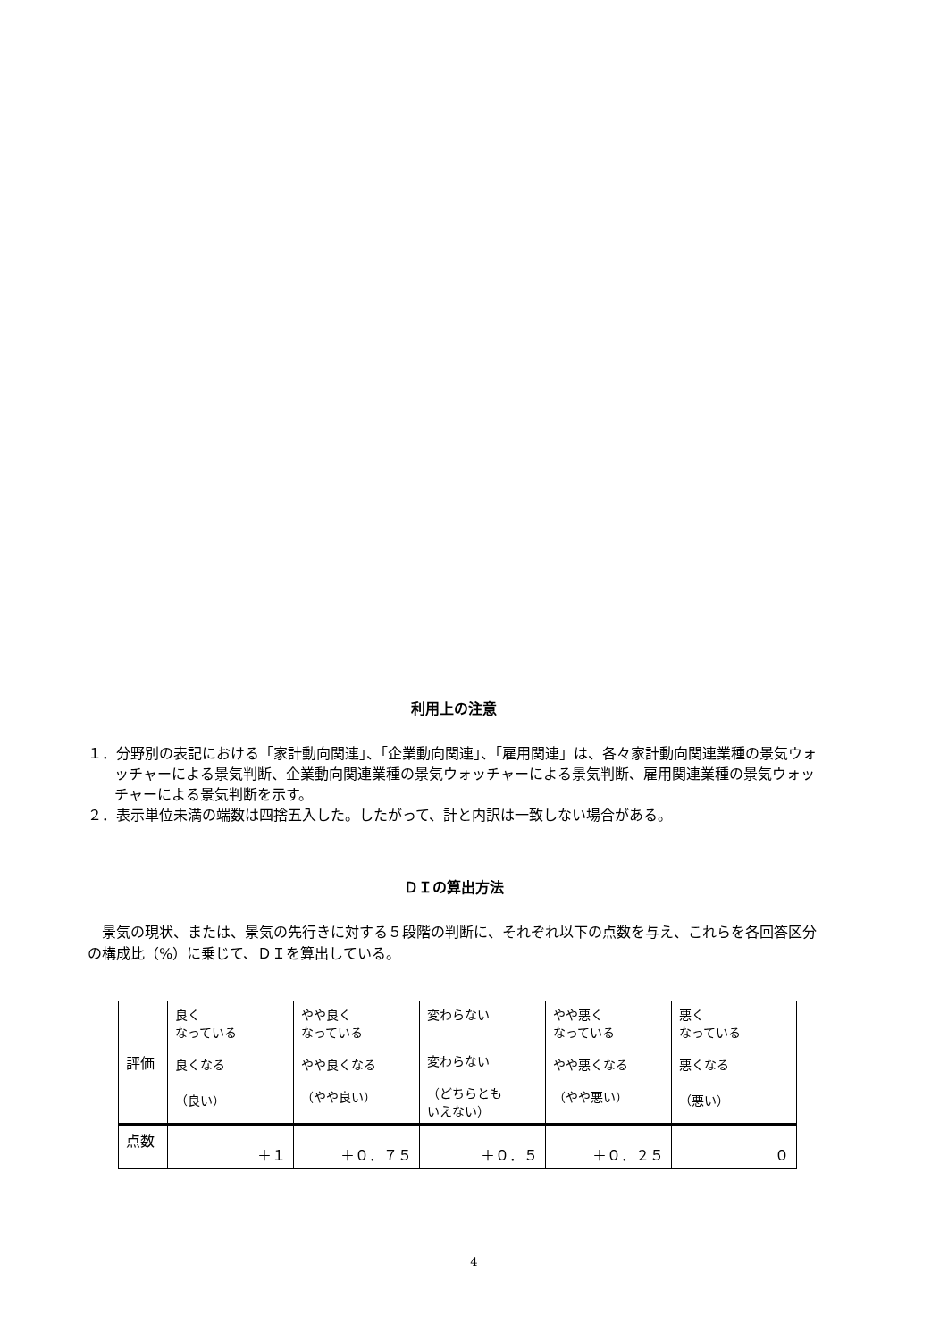利用上の注意
１．分野別の表記における「家計動向関連」、「企業動向関連」、「雇用関連」は、各々家計動向関連業種の景気ウォッチャーによる景気判断、企業動向関連業種の景気ウォッチャーによる景気判断、雇用関連業種の景気ウォッチャーによる景気判断を示す。
２．表示単位未満の端数は四捨五入した。したがって、計と内訳は一致しない場合がある。
ＤＩの算出方法
　景気の現状、または、景気の先行きに対する５段階の判断に、それぞれ以下の点数を与え、これらを各回答区分の構成比（%）に乗じて、ＤＩを算出している。
| 評価 | 良く なっている 良くなる （良い） | やや良く なっている やや良くなる （やや良い） | 変わらない 変わらない （どちらとも いえない） | やや悪く なっている やや悪くなる （やや悪い） | 悪く なっている 悪くなる （悪い） |
| 点数 | ＋１ | ＋０．７５ | ＋０．５ | ＋０．２５ | ０ |
4